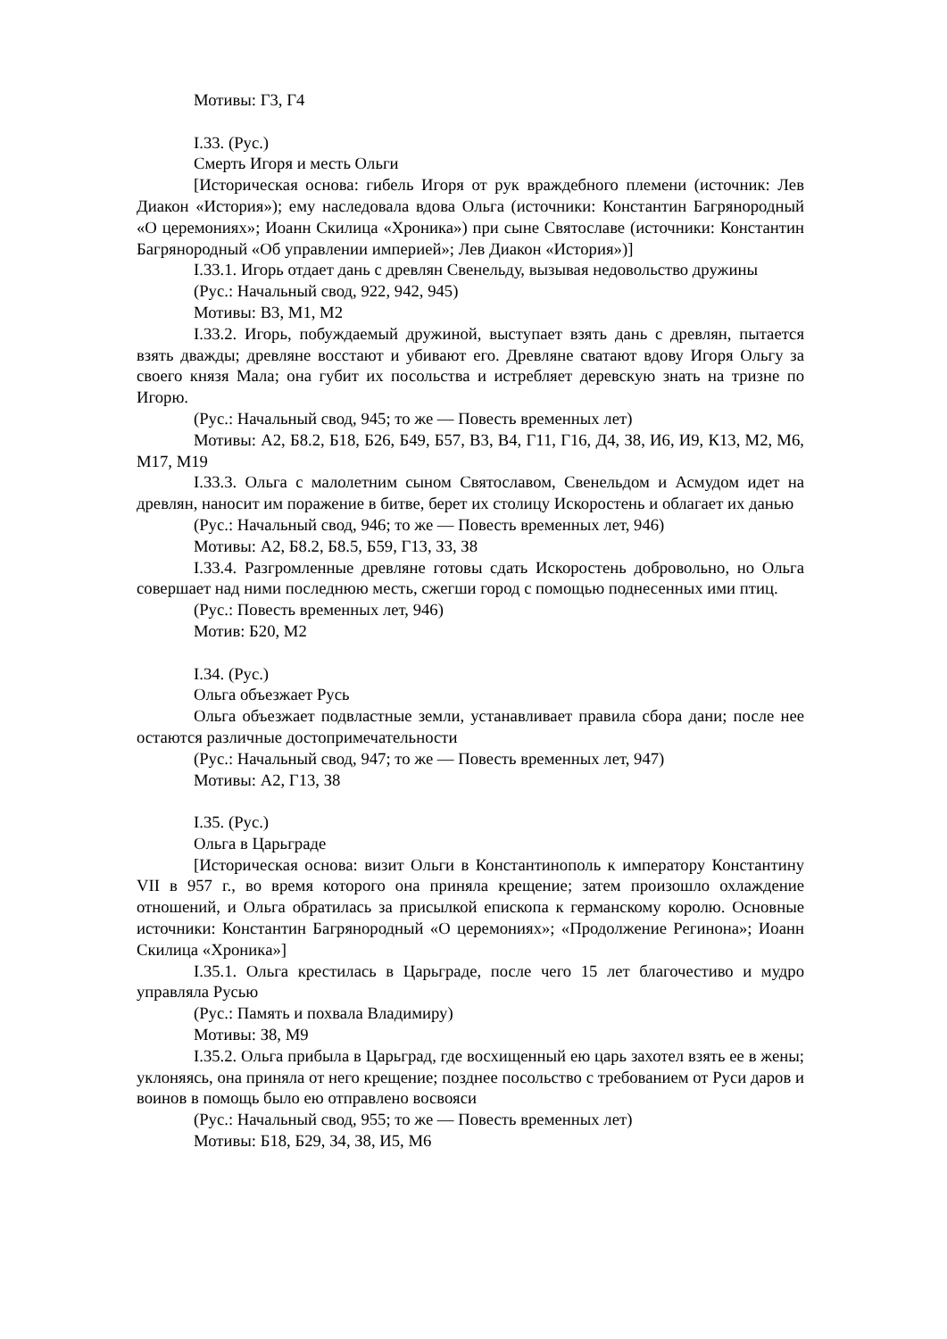Мотивы: Г3, Г4
I.33. (Рус.)
Смерть Игоря и месть Ольги
[Историческая основа: гибель Игоря от рук враждебного племени (источник: Лев Диакон «История»); ему наследовала вдова Ольга (источники: Константин Багрянородный «О церемониях»; Иоанн Скилица «Хроника») при сыне Святославе (источники: Константин Багрянородный «Об управлении империей»; Лев Диакон «История»)]
I.33.1. Игорь отдает дань с древлян Свенельду, вызывая недовольство дружины
(Рус.: Начальный свод, 922, 942, 945)
Мотивы: В3, М1, М2
I.33.2. Игорь, побуждаемый дружиной, выступает взять дань с древлян, пытается взять дважды; древляне восстают и убивают его. Древляне сватают вдову Игоря Ольгу за своего князя Мала; она губит их посольства и истребляет деревскую знать на тризне по Игорю.
(Рус.: Начальный свод, 945; то же — Повесть временных лет)
Мотивы: А2, Б8.2, Б18, Б26, Б49, Б57, В3, В4, Г11, Г16, Д4, З8, И6, И9, К13, М2, М6, М17, М19
I.33.3. Ольга с малолетним сыном Святославом, Свенельдом и Асмудом идет на древлян, наносит им поражение в битве, берет их столицу Искоростень и облагает их данью
(Рус.: Начальный свод, 946; то же — Повесть временных лет, 946)
Мотивы: А2, Б8.2, Б8.5, Б59, Г13, З3, З8
I.33.4. Разгромленные древляне готовы сдать Искоростень добровольно, но Ольга совершает над ними последнюю месть, сжегши город с помощью поднесенных ими птиц.
(Рус.: Повесть временных лет, 946)
Мотив: Б20, М2
I.34. (Рус.)
Ольга объезжает Русь
Ольга объезжает подвластные земли, устанавливает правила сбора дани; после нее остаются различные достопримечательности
(Рус.: Начальный свод, 947; то же — Повесть временных лет, 947)
Мотивы: А2, Г13, З8
I.35. (Рус.)
Ольга в Царьграде
[Историческая основа: визит Ольги в Константинополь к императору Константину VII в 957 г., во время которого она приняла крещение; затем произошло охлаждение отношений, и Ольга обратилась за присылкой епископа к германскому королю. Основные источники: Константин Багрянородный «О церемониях»; «Продолжение Регинона»; Иоанн Скилица «Хроника»]
I.35.1. Ольга крестилась в Царьграде, после чего 15 лет благочестиво и мудро управляла Русью
(Рус.: Память и похвала Владимиру)
Мотивы: З8, М9
I.35.2. Ольга прибыла в Царьград, где восхищенный ею царь захотел взять ее в жены; уклоняясь, она приняла от него крещение; позднее посольство с требованием от Руси даров и воинов в помощь было ею отправлено восвояси
(Рус.: Начальный свод, 955; то же — Повесть временных лет)
Мотивы: Б18, Б29, З4, З8, И5, М6